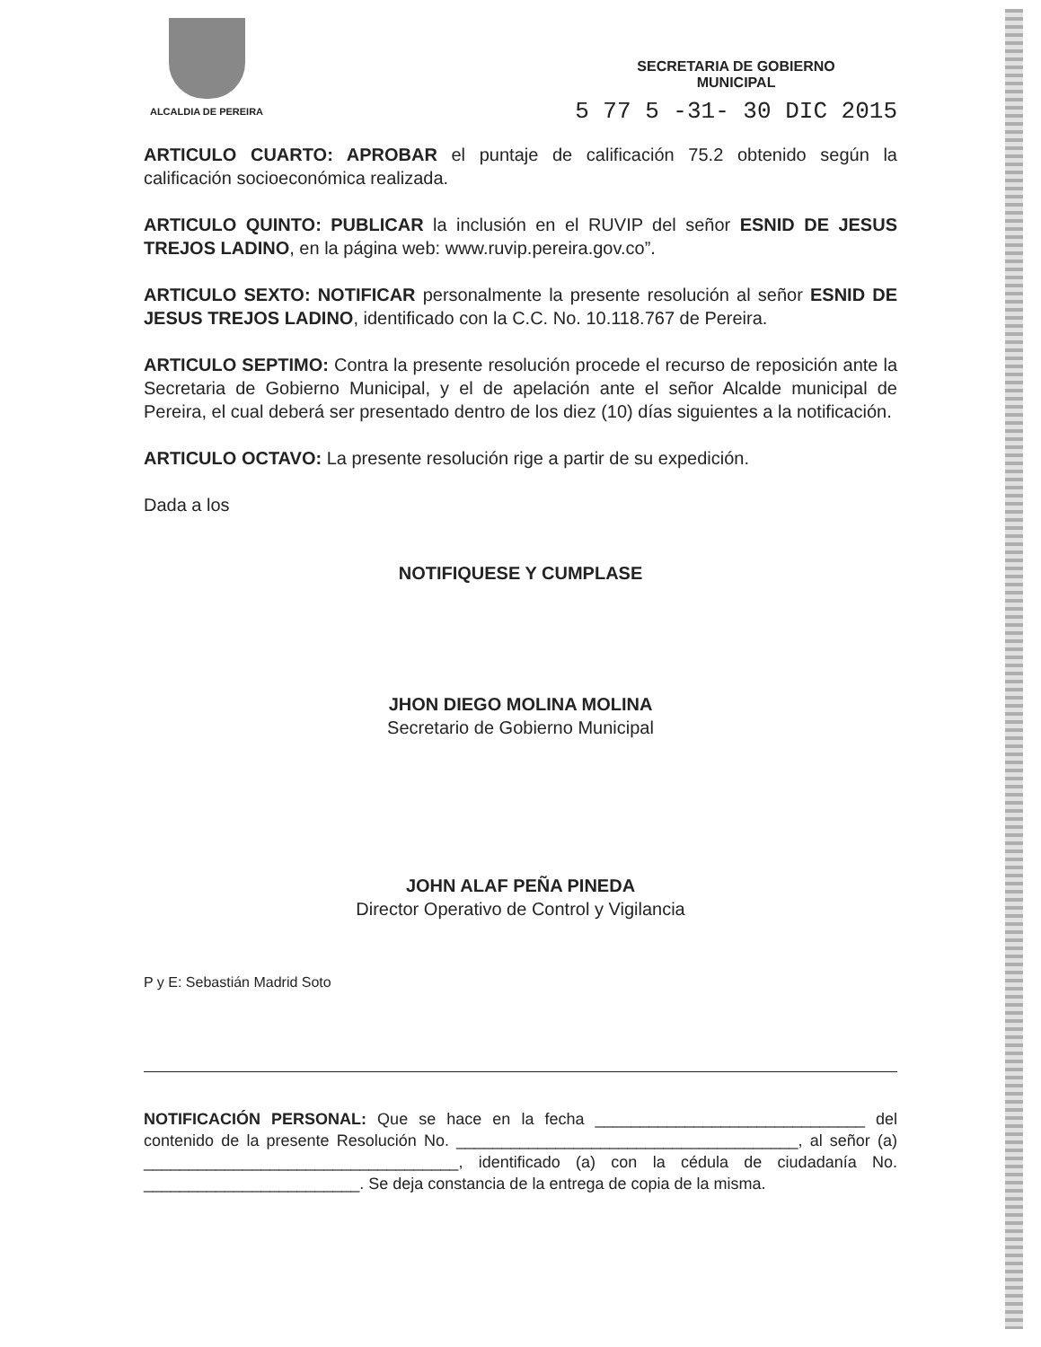ALCALDIA DE PEREIRA
SECRETARIA DE GOBIERNO
MUNICIPAL
5 77 5 -31- 30 DIC 2015
ARTICULO CUARTO: APROBAR el puntaje de calificación 75.2 obtenido según la calificación socioeconómica realizada.
ARTICULO QUINTO: PUBLICAR la inclusión en el RUVIP del señor ESNID DE JESUS TREJOS LADINO, en la página web: www.ruvip.pereira.gov.co”.
ARTICULO SEXTO: NOTIFICAR personalmente la presente resolución al señor ESNID DE JESUS TREJOS LADINO, identificado con la C.C. No. 10.118.767 de Pereira.
ARTICULO SEPTIMO: Contra la presente resolución procede el recurso de reposición ante la Secretaria de Gobierno Municipal, y el de apelación ante el señor Alcalde municipal de Pereira, el cual deberá ser presentado dentro de los diez (10) días siguientes a la notificación.
ARTICULO OCTAVO: La presente resolución rige a partir de su expedición.
Dada a los
NOTIFIQUESE Y CUMPLASE
JHON DIEGO MOLINA MOLINA
Secretario de Gobierno Municipal
JOHN ALAF PEÑA PINEDA
Director Operativo de Control y Vigilancia
P y E: Sebastián Madrid Soto
NOTIFICACIÓN PERSONAL: Que se hace en la fecha ______________________________ del contenido de la presente Resolución No. ______________________________________, al señor (a) ___________________________________, identificado (a) con la cédula de ciudadanía No. ________________________. Se deja constancia de la entrega de copia de la misma.